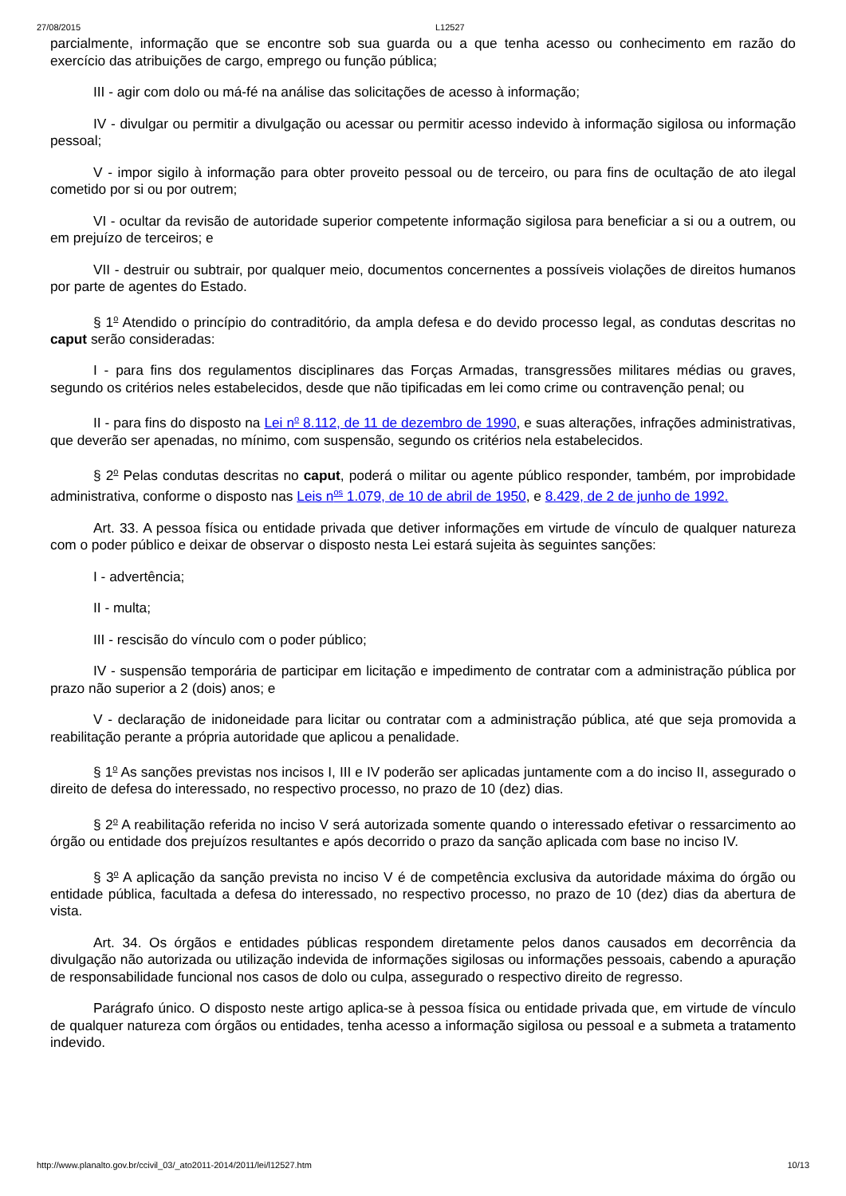27/08/2015 L12527
parcialmente, informação que se encontre sob sua guarda ou a que tenha acesso ou conhecimento em razão do exercício das atribuições de cargo, emprego ou função pública;
III - agir com dolo ou má-fé na análise das solicitações de acesso à informação;
IV - divulgar ou permitir a divulgação ou acessar ou permitir acesso indevido à informação sigilosa ou informação pessoal;
V - impor sigilo à informação para obter proveito pessoal ou de terceiro, ou para fins de ocultação de ato ilegal cometido por si ou por outrem;
VI - ocultar da revisão de autoridade superior competente informação sigilosa para beneficiar a si ou a outrem, ou em prejuízo de terceiros; e
VII - destruir ou subtrair, por qualquer meio, documentos concernentes a possíveis violações de direitos humanos por parte de agentes do Estado.
§ 1<sup>o</sup> Atendido o princípio do contraditório, da ampla defesa e do devido processo legal, as condutas descritas no caput serão consideradas:
I - para fins dos regulamentos disciplinares das Forças Armadas, transgressões militares médias ou graves, segundo os critérios neles estabelecidos, desde que não tipificadas em lei como crime ou contravenção penal; ou
II - para fins do disposto na Lei n<sup>o</sup> 8.112, de 11 de dezembro de 1990, e suas alterações, infrações administrativas, que deverão ser apenadas, no mínimo, com suspensão, segundo os critérios nela estabelecidos.
§ 2<sup>o</sup> Pelas condutas descritas no caput, poderá o militar ou agente público responder, também, por improbidade administrativa, conforme o disposto nas Leis n<sup>os</sup> 1.079, de 10 de abril de 1950, e 8.429, de 2 de junho de 1992.
Art. 33. A pessoa física ou entidade privada que detiver informações em virtude de vínculo de qualquer natureza com o poder público e deixar de observar o disposto nesta Lei estará sujeita às seguintes sanções:
I - advertência;
II - multa;
III - rescisão do vínculo com o poder público;
IV - suspensão temporária de participar em licitação e impedimento de contratar com a administração pública por prazo não superior a 2 (dois) anos; e
V - declaração de inidoneidade para licitar ou contratar com a administração pública, até que seja promovida a reabilitação perante a própria autoridade que aplicou a penalidade.
§ 1<sup>o</sup> As sanções previstas nos incisos I, III e IV poderão ser aplicadas juntamente com a do inciso II, assegurado o direito de defesa do interessado, no respectivo processo, no prazo de 10 (dez) dias.
§ 2<sup>o</sup> A reabilitação referida no inciso V será autorizada somente quando o interessado efetivar o ressarcimento ao órgão ou entidade dos prejuízos resultantes e após decorrido o prazo da sanção aplicada com base no inciso IV.
§ 3<sup>o</sup> A aplicação da sanção prevista no inciso V é de competência exclusiva da autoridade máxima do órgão ou entidade pública, facultada a defesa do interessado, no respectivo processo, no prazo de 10 (dez) dias da abertura de vista.
Art. 34. Os órgãos e entidades públicas respondem diretamente pelos danos causados em decorrência da divulgação não autorizada ou utilização indevida de informações sigilosas ou informações pessoais, cabendo a apuração de responsabilidade funcional nos casos de dolo ou culpa, assegurado o respectivo direito de regresso.
Parágrafo único. O disposto neste artigo aplica-se à pessoa física ou entidade privada que, em virtude de vínculo de qualquer natureza com órgãos ou entidades, tenha acesso a informação sigilosa ou pessoal e a submeta a tratamento indevido.
http://www.planalto.gov.br/ccivil_03/_ato2011-2014/2011/lei/l12527.htm 10/13